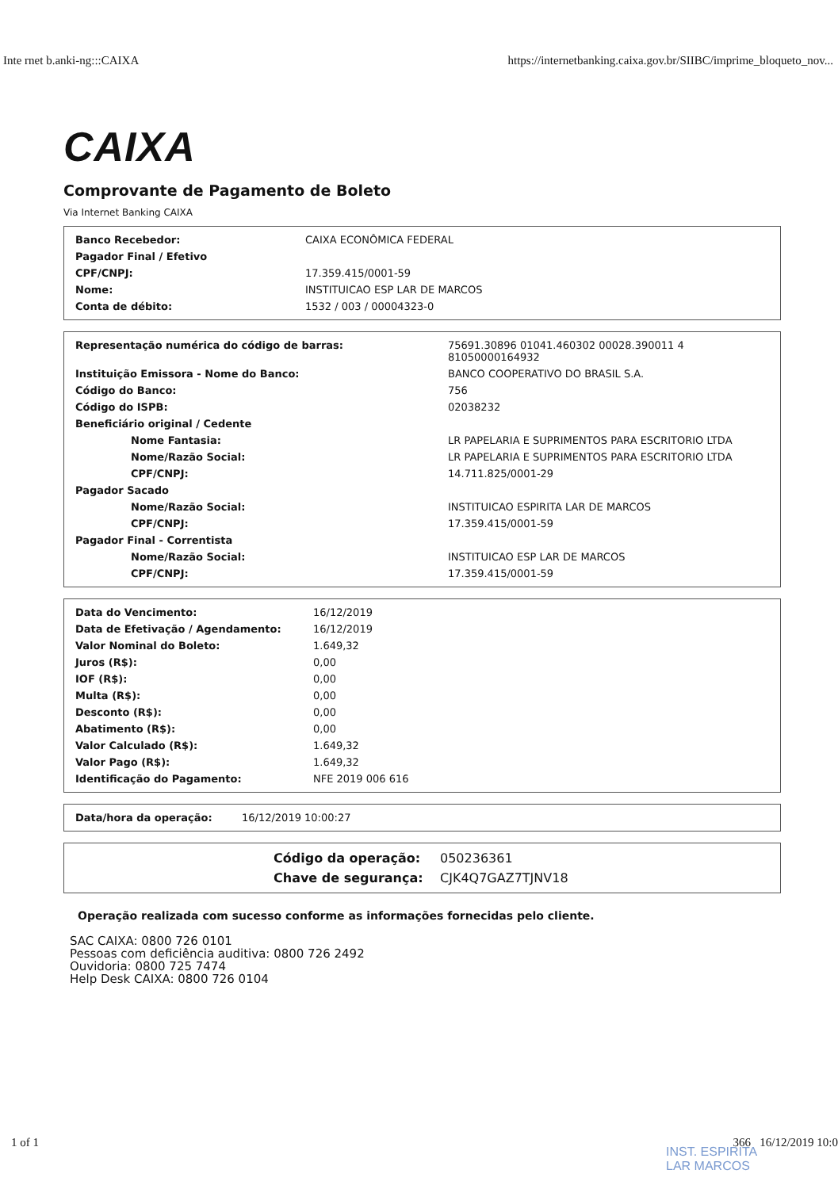Inte rnet b.anki-ng:::CAIXA https://internetbanking.caixa.gov.br/SIIBC/imprime_bloqueto_nov...
CAIXA
Comprovante de Pagamento de Boleto
Via Internet Banking CAIXA
| Banco Recebedor: | CAIXA ECONÔMICA FEDERAL |
| Pagador Final / Efetivo | |
| CPF/CNPJ: | 17.359.415/0001-59 |
| Nome: | INSTITUICAO ESP LAR DE MARCOS |
| Conta de débito: | 1532 / 003 / 00004323-0 |
| Representação numérica do código de barras: | 75691.30896 01041.460302 00028.390011 4 81050000164932 |
| Instituição Emissora - Nome do Banco: | BANCO COOPERATIVO DO BRASIL S.A. |
| Código do Banco: | 756 |
| Código do ISPB: | 02038232 |
| Beneficiário original / Cedente | |
| Nome Fantasia: | LR PAPELARIA E SUPRIMENTOS PARA ESCRITORIO LTDA |
| Nome/Razão Social: | LR PAPELARIA E SUPRIMENTOS PARA ESCRITORIO LTDA |
| CPF/CNPJ: | 14.711.825/0001-29 |
| Pagador Sacado | |
| Nome/Razão Social: | INSTITUICAO ESPIRITA LAR DE MARCOS |
| CPF/CNPJ: | 17.359.415/0001-59 |
| Pagador Final - Correntista | |
| Nome/Razão Social: | INSTITUICAO ESP LAR DE MARCOS |
| CPF/CNPJ: | 17.359.415/0001-59 |
| Data do Vencimento: | 16/12/2019 |
| Data de Efetivação / Agendamento: | 16/12/2019 |
| Valor Nominal do Boleto: | 1.649,32 |
| Juros (R$): | 0,00 |
| IOF (R$): | 0,00 |
| Multa (R$): | 0,00 |
| Desconto (R$): | 0,00 |
| Abatimento (R$): | 0,00 |
| Valor Calculado (R$): | 1.649,32 |
| Valor Pago (R$): | 1.649,32 |
| Identificação do Pagamento: | NFE 2019 006 616 |
| Data/hora da operação: | 16/12/2019 10:00:27 |
| Código da operação: | 050236361 |
| Chave de segurança: | CJK4Q7GAZ7TJNV18 |
Operação realizada com sucesso conforme as informações fornecidas pelo cliente.
SAC CAIXA: 0800 726 0101
Pessoas com deficiência auditiva: 0800 726 2492
Ouvidoria: 0800 725 7474
Help Desk CAIXA: 0800 726 0104
1 of 1 366 16/12/2019 10:0
INST. ESPIRITA
LAR MARCOS